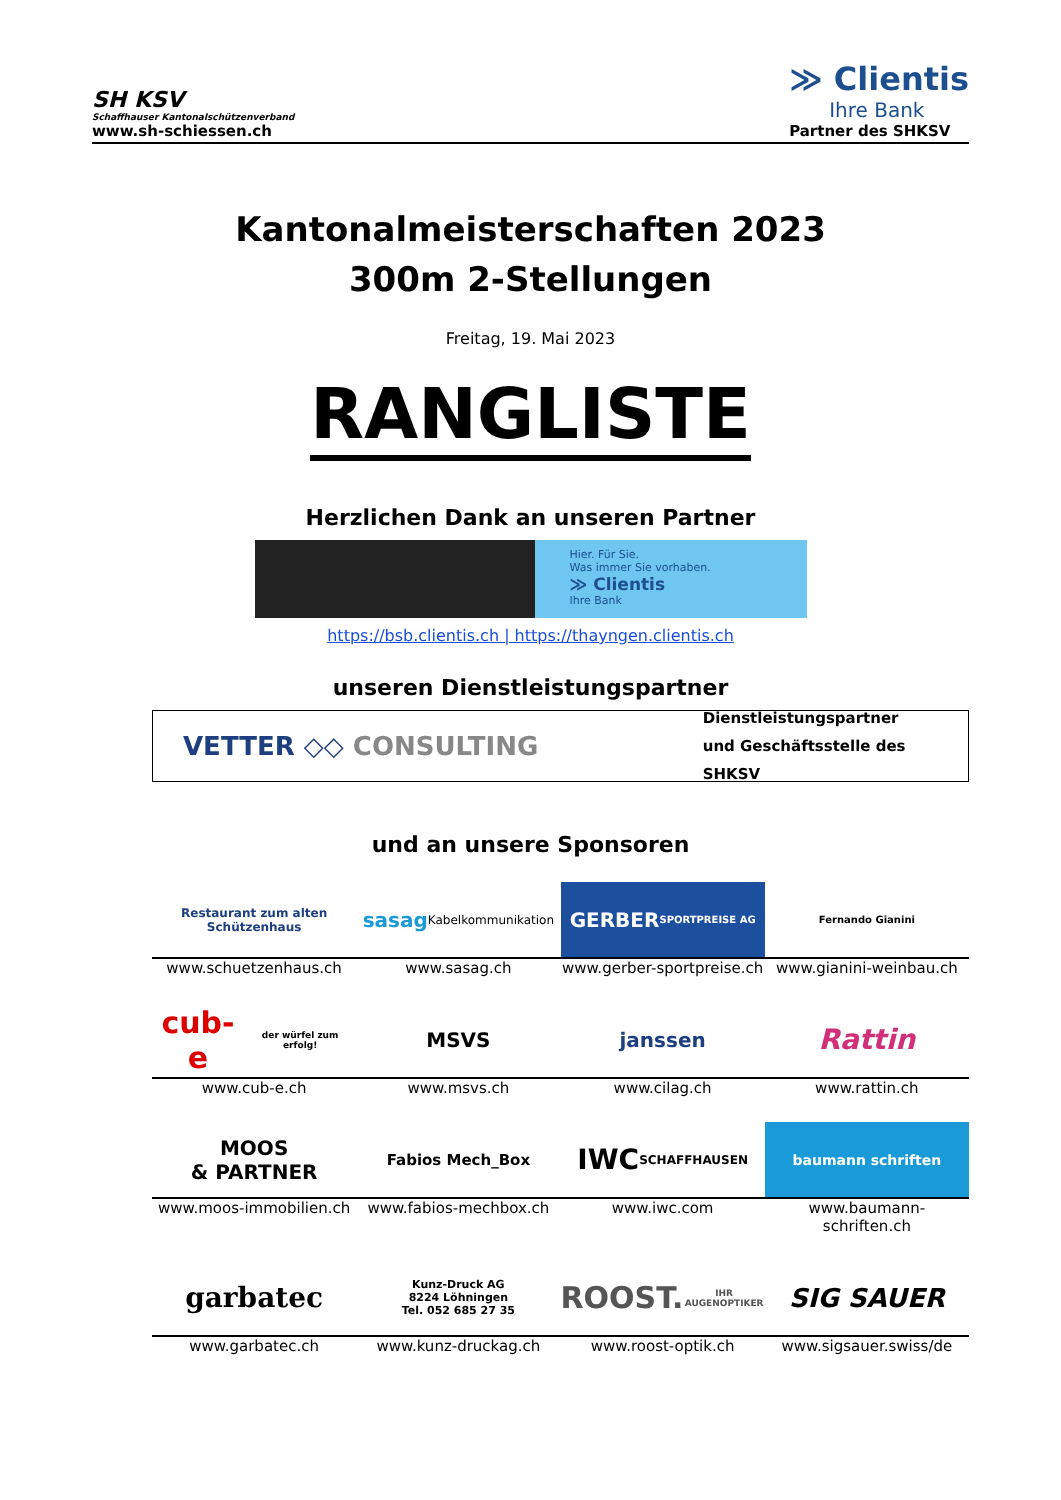SH KSV
Schaffhauser Kantonalschützenverband
www.sh-schiessen.ch
≫ Clientis
Ihre Bank
Partner des SHKSV
Kantonalmeisterschaften 2023
300m 2-Stellungen
Freitag, 19. Mai 2023
RANGLISTE
Herzlichen Dank an unseren Partner
Hier. Für Sie.
Was immer Sie vorhaben.
≫ Clientis
Ihre Bank
https://bsb.clientis.ch | https://thayngen.clientis.ch
unseren Dienstleistungspartner
VETTER ◇◇ CONSULTING
Dienstleistungspartner
und Geschäftsstelle des SHKSV
und an unsere Sponsoren
Restaurant zum alten Schützenhaus
sasag
Kabelkommunikation
GERBER
SPORTPREISE AG
Fernando Gianini
www.schuetzenhaus.ch www.sasag.ch www.gerber-sportpreise.ch www.gianini-weinbau.ch
cub-e
der würfel zum erfolg!
MSVS janssen
Rattin
www.cub-e.ch www.msvs.ch www.cilag.ch www.rattin.ch
MOOS
& PARTNER
Fabios Mech_Box
IWC
SCHAFFHAUSEN
baumann schriften
www.moos-immobilien.ch www.fabios-mechbox.ch www.iwc.com www.baumann-schriften.ch
garbatec
Kunz-Druck AG
8224 Löhningen
Tel. 052 685 27 35
ROOST.
IHR AUGENOPTIKER
SIG SAUER
www.garbatec.ch www.kunz-druckag.ch www.roost-optik.ch www.sigsauer.swiss/de